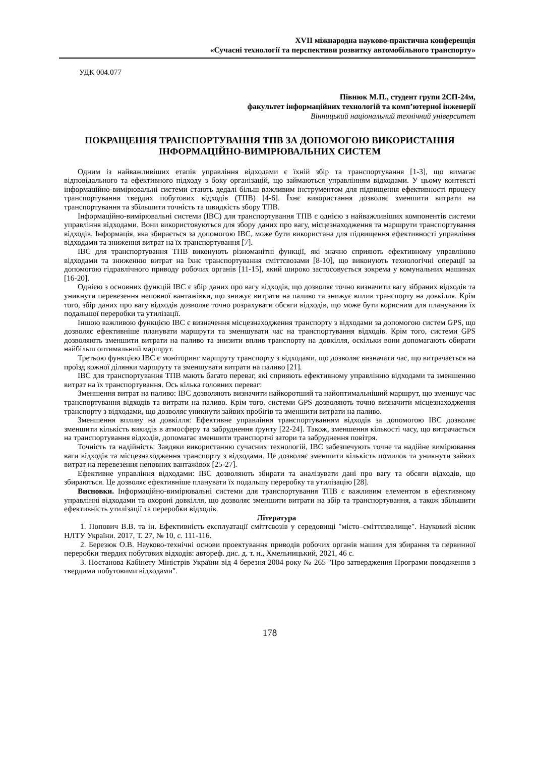XVII міжнародна науково-практична конференція
«Сучасні технології та перспективи розвитку автомобільного транспорту»
УДК 004.077
Півнюк М.П., студент групи 2СП-24м,
факультет інформаційних технологій та комп’ютерної інженерії
Вінницький національний технічний університет
ПОКРАЩЕННЯ ТРАНСПОРТУВАННЯ ТПВ ЗА ДОПОМОГОЮ ВИКОРИСТАННЯ ІНФОРМАЦІЙНО-ВИМІРЮВАЛЬНИХ СИСТЕМ
Одним із найважливіших етапів управління відходами є їхній збір та транспортування [1-3], що вимагає відповідального та ефективного підходу з боку організацій, що займаються управлінням відходами. У цьому контексті інформаційно-вимірювальні системи стають дедалі більш важливим інструментом для підвищення ефективності процесу транспортування твердих побутових відходів (ТПВ) [4-6]. Їхнє використання дозволяє зменшити витрати на транспортування та збільшити точність та швидкість збору ТПВ.
Інформаційно-вимірювальні системи (ІВС) для транспортування ТПВ є однією з найважливіших компонентів системи управління відходами. Вони використовуються для збору даних про вагу, місцезнаходження та маршрути транспортування відходів. Інформація, яка збирається за допомогою ІВС, може бути використана для підвищення ефективності управління відходами та зниження витрат на їх транспортування [7].
ІВС для транспортування ТПВ виконують різноманітні функції, які значно сприяють ефективному управлінню відходами та зниженню витрат на їхнє транспортування сміттєвозами [8-10], що виконують технологічні операції за допомогою гідравлічного приводу робочих органів [11-15], який широко застосовується зокрема у комунальних машинах [16-20].
Однією з основних функцій ІВС є збір даних про вагу відходів, що дозволяє точно визначити вагу зібраних відходів та уникнути перевезення неповної вантажівки, що знижує витрати на паливо та знижує вплив транспорту на довкілля. Крім того, збір даних про вагу відходів дозволяє точно розрахувати обсяги відходів, що може бути корисним для планування їх подальшої переробки та утилізації.
Іншою важливою функцією ІВС є визначення місцезнаходження транспорту з відходами за допомогою систем GPS, що дозволяє ефективніше планувати маршрути та зменшувати час на транспортування відходів. Крім того, системи GPS дозволяють зменшити витрати на паливо та знизити вплив транспорту на довкілля, оскільки вони допомагають обирати найбільш оптимальний маршрут.
Третьою функцією ІВС є моніторинг маршруту транспорту з відходами, що дозволяє визначати час, що витрачається на проїзд кожної ділянки маршруту та зменшувати витрати на паливо [21].
ІВС для транспортування ТПВ мають багато переваг, які сприяють ефективному управлінню відходами та зменшенню витрат на їх транспортування. Ось кілька головних переваг:
Зменшення витрат на паливо: ІВС дозволяють визначити найкоротший та найоптимальніший маршрут, що зменшує час транспортування відходів та витрати на паливо. Крім того, системи GPS дозволяють точно визначити місцезнаходження транспорту з відходами, що дозволяє уникнути зайвих пробігів та зменшити витрати на паливо.
Зменшення впливу на довкілля: Ефективне управління транспортуванням відходів за допомогою ІВС дозволяє зменшити кількість викидів в атмосферу та забруднення ґрунту [22-24]. Також, зменшення кількості часу, що витрачається на транспортування відходів, допомагає зменшити транспортні затори та забруднення повітря.
Точність та надійність: Завдяки використанню сучасних технологій, ІВС забезпечують точне та надійне вимірювання ваги відходів та місцезнаходження транспорту з відходами. Це дозволяє зменшити кількість помилок та уникнути зайвих витрат на перевезення неповних вантажівок [25-27].
Ефективне управління відходами: ІВС дозволяють збирати та аналізувати дані про вагу та обсяги відходів, що збираються. Це дозволяє ефективніше планувати їх подальшу переробку та утилізацію [28].
Висновки. Інформаційно-вимірювальні системи для транспортування ТПВ є важливим елементом в ефективному управлінні відходами та охороні довкілля, що дозволяє зменшити витрати на збір та транспортування, а також збільшити ефективність утилізації та переробки відходів.
Література
1. Попович В.В. та ін. Ефективність експлуатації сміттєвозів у середовищі "місто–сміттєзвалище". Науковий вісник НЛТУ України. 2017, Т. 27, № 10, с. 111-116.
2. Березюк О.В. Науково-технічні основи проектування приводів робочих органів машин для збирання та первинної переробки твердих побутових відходів: автореф. дис. д. т. н., Хмельницький, 2021, 46 с.
3. Постанова Кабінету Міністрів України від 4 березня 2004 року № 265 "Про затвердження Програми поводження з твердими побутовими відходами".
178